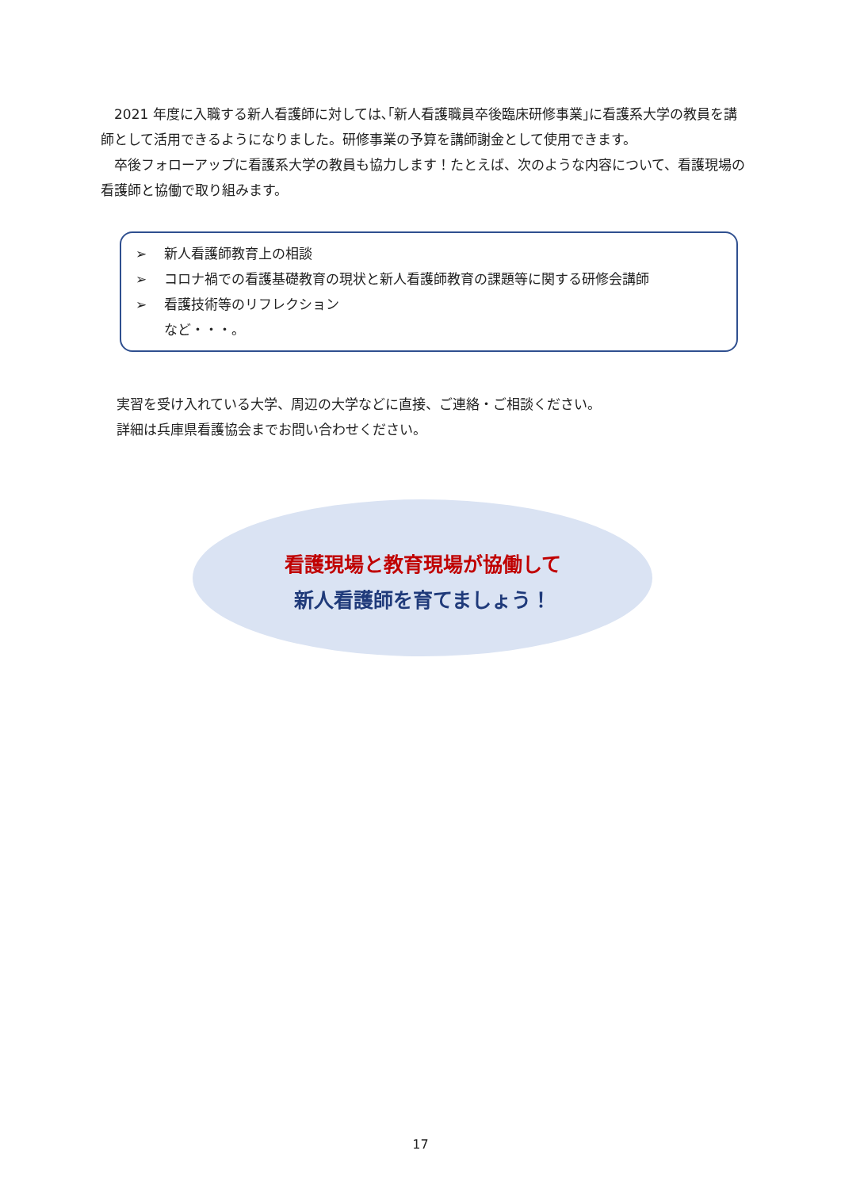2021 年度に入職する新人看護師に対しては､｢新人看護職員卒後臨床研修事業｣に看護系大学の教員を講師として活用できるようになりました。研修事業の予算を講師謝金として使用できます。
　卒後フォローアップに看護系大学の教員も協力します！たとえば、次のような内容について、看護現場の看護師と協働で取り組みます。
➢ 新人看護師教育上の相談
➢ コロナ禍での看護基礎教育の現状と新人看護師教育の課題等に関する研修会講師
➢ 看護技術等のリフレクション
など・・・。
実習を受け入れている大学、周辺の大学などに直接、ご連絡・ご相談ください。
詳細は兵庫県看護協会までお問い合わせください。
看護現場と教育現場が協働して
新人看護師を育てましょう！
17